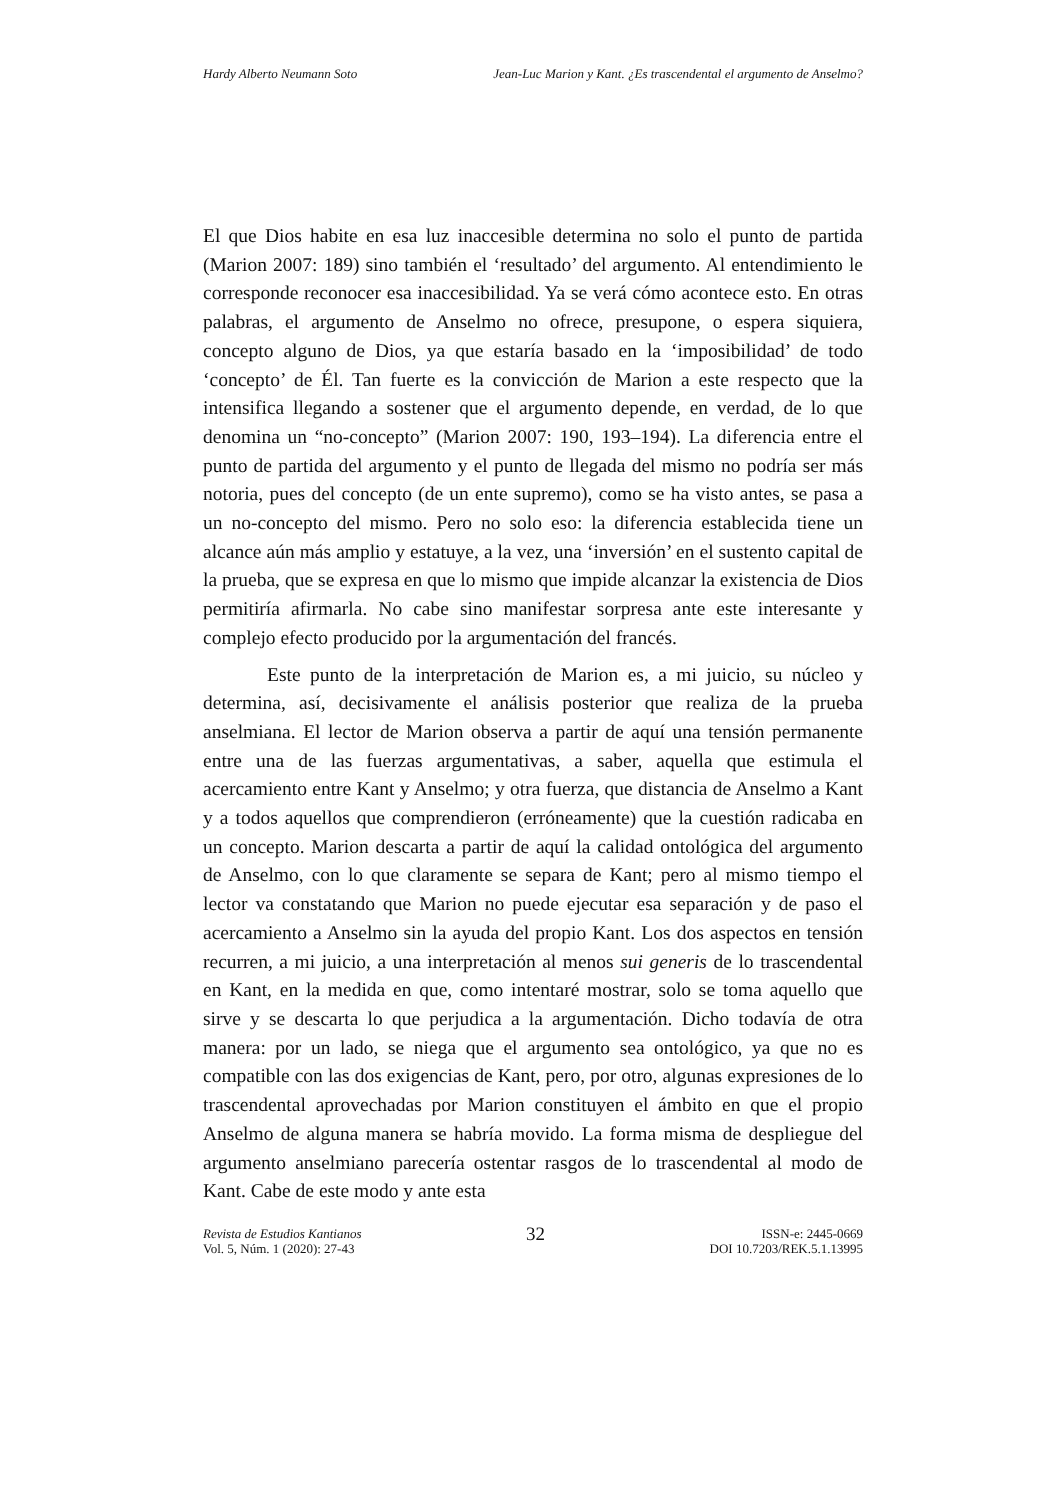Hardy Alberto Neumann Soto Jean-Luc Marion y Kant. ¿Es trascendental el argumento de Anselmo?
El que Dios habite en esa luz inaccesible determina no solo el punto de partida (Marion 2007: 189) sino también el ‘resultado’ del argumento. Al entendimiento le corresponde reconocer esa inaccesibilidad. Ya se verá cómo acontece esto. En otras palabras, el argumento de Anselmo no ofrece, presupone, o espera siquiera, concepto alguno de Dios, ya que estaría basado en la ‘imposibilidad’ de todo ‘concepto’ de Él. Tan fuerte es la convicción de Marion a este respecto que la intensifica llegando a sostener que el argumento depende, en verdad, de lo que denomina un “no-concepto” (Marion 2007: 190, 193–194). La diferencia entre el punto de partida del argumento y el punto de llegada del mismo no podría ser más notoria, pues del concepto (de un ente supremo), como se ha visto antes, se pasa a un no-concepto del mismo. Pero no solo eso: la diferencia establecida tiene un alcance aún más amplio y estatuye, a la vez, una ‘inversión’ en el sustento capital de la prueba, que se expresa en que lo mismo que impide alcanzar la existencia de Dios permitiría afirmarla. No cabe sino manifestar sorpresa ante este interesante y complejo efecto producido por la argumentación del francés.
Este punto de la interpretación de Marion es, a mi juicio, su núcleo y determina, así, decisivamente el análisis posterior que realiza de la prueba anselmiana. El lector de Marion observa a partir de aquí una tensión permanente entre una de las fuerzas argumentativas, a saber, aquella que estimula el acercamiento entre Kant y Anselmo; y otra fuerza, que distancia de Anselmo a Kant y a todos aquellos que comprendieron (erróneamente) que la cuestión radicaba en un concepto. Marion descarta a partir de aquí la calidad ontológica del argumento de Anselmo, con lo que claramente se separa de Kant; pero al mismo tiempo el lector va constatando que Marion no puede ejecutar esa separación y de paso el acercamiento a Anselmo sin la ayuda del propio Kant. Los dos aspectos en tensión recurren, a mi juicio, a una interpretación al menos sui generis de lo trascendental en Kant, en la medida en que, como intentaré mostrar, solo se toma aquello que sirve y se descarta lo que perjudica a la argumentación. Dicho todavía de otra manera: por un lado, se niega que el argumento sea ontológico, ya que no es compatible con las dos exigencias de Kant, pero, por otro, algunas expresiones de lo trascendental aprovechadas por Marion constituyen el ámbito en que el propio Anselmo de alguna manera se habría movido. La forma misma de despliegue del argumento anselmiano parecería ostentar rasgos de lo trascendental al modo de Kant. Cabe de este modo y ante esta
Revista de Estudios Kantianos
Vol. 5, Núm. 1 (2020): 27-43
32
ISSN-e: 2445-0669
DOI 10.7203/REK.5.1.13995